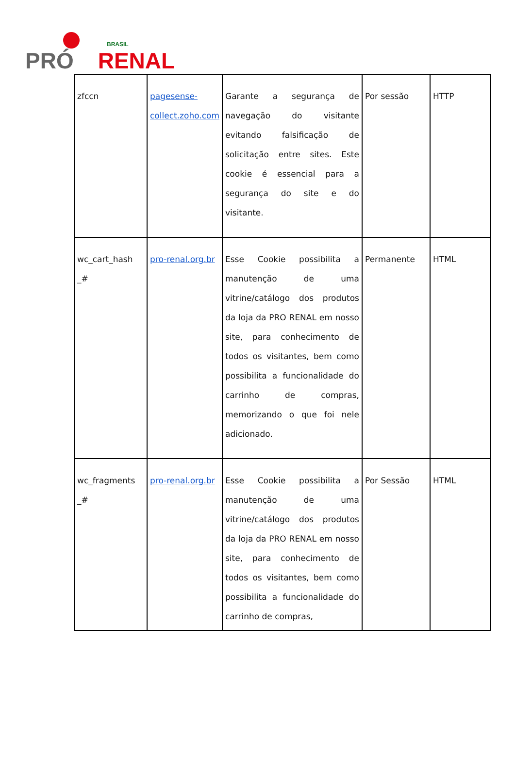PRÓ BRASIL RENAL
| zfccn | pagesense-collect.zoho.com | Garante a segurança de navegação do visitante evitando falsificação de solicitação entre sites. Este cookie é essencial para a segurança do site e do visitante. | Por sessão | HTTP |
| wc_cart_hash _# | pro-renal.org.br | Esse Cookie possibilita a manutenção de uma vitrine/catálogo dos produtos da loja da PRO RENAL em nosso site, para conhecimento de todos os visitantes, bem como possibilita a funcionalidade do carrinho de compras, memorizando o que foi nele adicionado. | Permanente | HTML |
| wc_fragments _# | pro-renal.org.br | Esse Cookie possibilita a manutenção de uma vitrine/catálogo dos produtos da loja da PRO RENAL em nosso site, para conhecimento de todos os visitantes, bem como possibilita a funcionalidade do carrinho de compras, | Por Sessão | HTML |